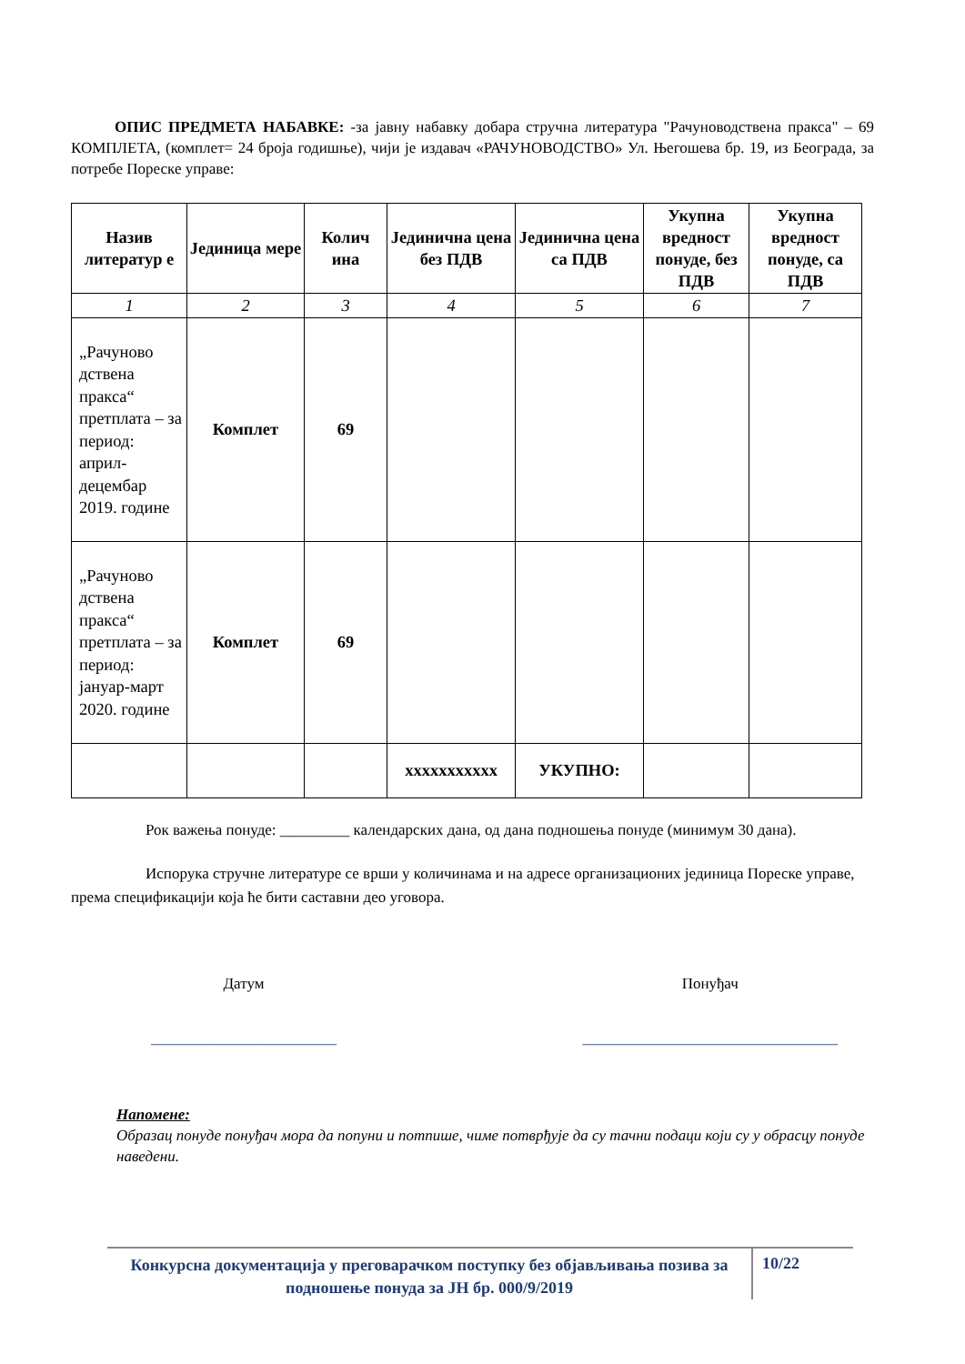ОПИС ПРЕДМЕТА НАБАВКЕ: -за јавну набавку добара стручна литература "Рачуноводствена пракса" – 69 КОМПЛЕТА, (комплет= 24 броја годишње), чији је издавач «РАЧУНОВОДСТВО» Ул. Његошева бр. 19, из Београда, за потребе Пореске управе:
| Назив литератур е | Јединица мере | Колич ина | Јединична цена без ПДВ | Јединична цена са ПДВ | Укупна вредност понуде, без ПДВ | Укупна вредност понуде, са ПДВ |
| --- | --- | --- | --- | --- | --- | --- |
| 1 | 2 | 3 | 4 | 5 | 6 | 7 |
| „Рачуново дствена пракса“ претплата – за период: април-децембар 2019. године | Комплет | 69 | | | | |
| „Рачуново дствена пракса“ претплата – за период: јануар-март 2020. године | Комплет | 69 | | | | |
| | | | xxxxxxxxxxx | УКУПНО: | | |
Рок важења понуде: _________ календарских дана, од дана подношења понуде (минимум 30 дана).
Испорука стручне литературе се врши у количинама и на адресе организационих јединица Пореске управе, према спецификацији која ће бити саставни део уговора.
Датум
________________________
Понуђач
_________________________________
Напомене:
Образац понуде понуђач мора да попуни и потпише, чиме потврђује да су тачни подаци који су у обрасцу понуде наведени.
Конкурсна документација у преговарачком поступку без објављивања позива за подношење понуда за ЈН бр. 000/9/2019
10/22